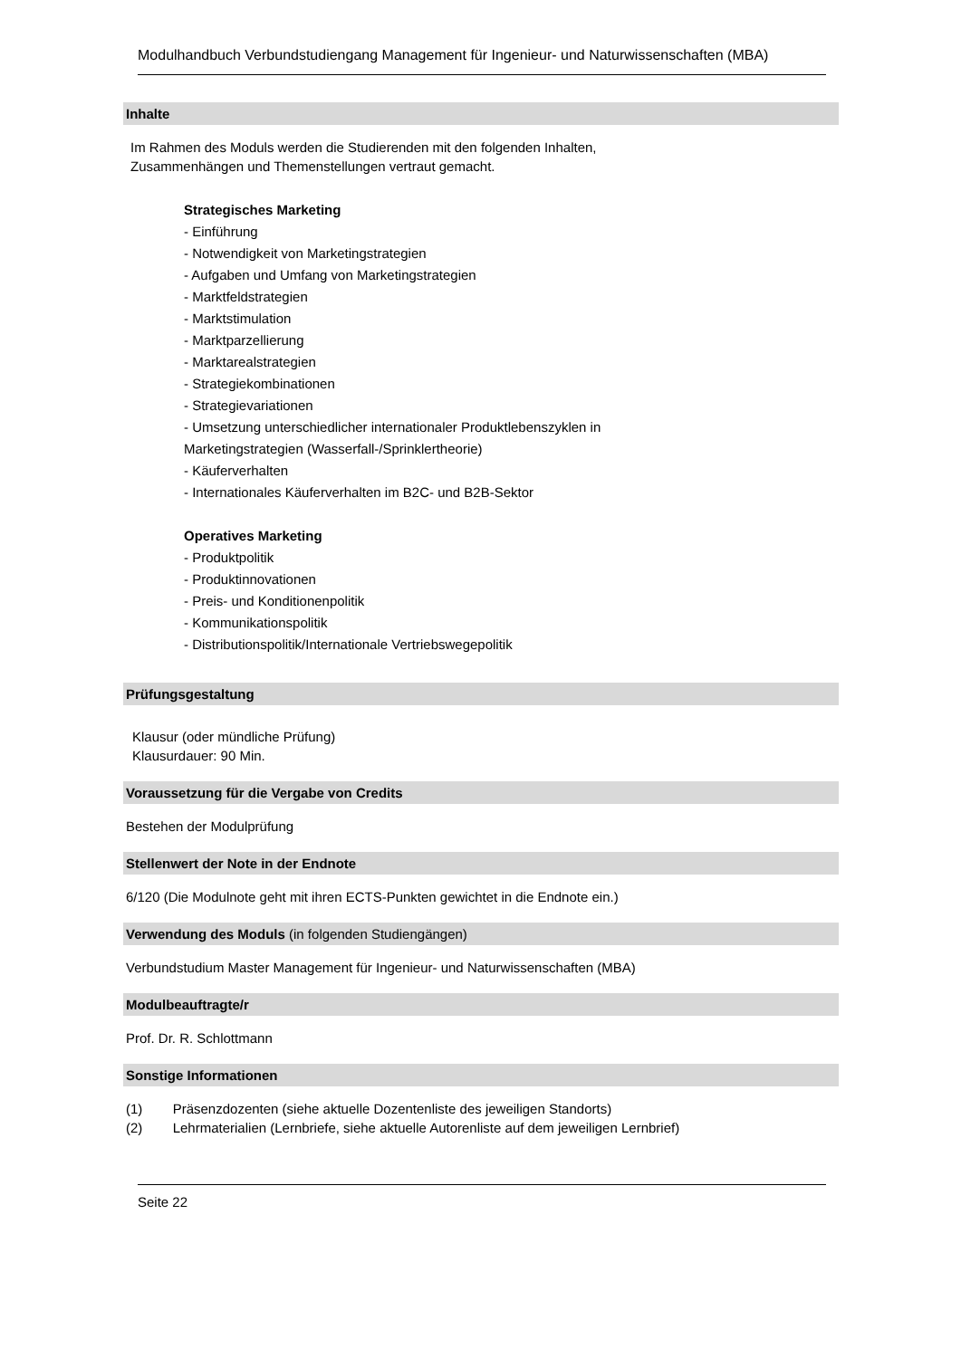Modulhandbuch Verbundstudiengang Management für Ingenieur- und Naturwissenschaften (MBA)
Inhalte
Im Rahmen des Moduls werden die Studierenden mit den folgenden Inhalten,
Zusammenhängen und Themenstellungen vertraut gemacht.
Strategisches Marketing
- Einführung
- Notwendigkeit von Marketingstrategien
- Aufgaben und Umfang von Marketingstrategien
- Marktfeldstrategien
- Marktstimulation
- Marktparzellierung
- Marktarealstrategien
- Strategiekombinationen
- Strategievariationen
- Umsetzung unterschiedlicher internationaler Produktlebenszyklen in
Marketingstrategien (Wasserfall-/Sprinklertheorie)
- Käuferverhalten
- Internationales Käuferverhalten im B2C- und B2B-Sektor
Operatives Marketing
- Produktpolitik
- Produktinnovationen
- Preis- und Konditionenpolitik
- Kommunikationspolitik
- Distributionspolitik/Internationale Vertriebswegepolitik
Prüfungsgestaltung
Klausur (oder mündliche Prüfung)
Klausurdauer: 90 Min.
Voraussetzung für die Vergabe von Credits
Bestehen der Modulprüfung
Stellenwert der Note in der Endnote
6/120 (Die Modulnote geht mit ihren ECTS-Punkten gewichtet in die Endnote ein.)
Verwendung des Moduls (in folgenden Studiengängen)
Verbundstudium Master Management für Ingenieur- und Naturwissenschaften (MBA)
Modulbeauftragte/r
Prof. Dr. R. Schlottmann
Sonstige Informationen
(1) Präsenzdozenten (siehe aktuelle Dozentenliste des jeweiligen Standorts)
(2) Lehrmaterialien (Lernbriefe, siehe aktuelle Autorenliste auf dem jeweiligen Lernbrief)
Seite 22